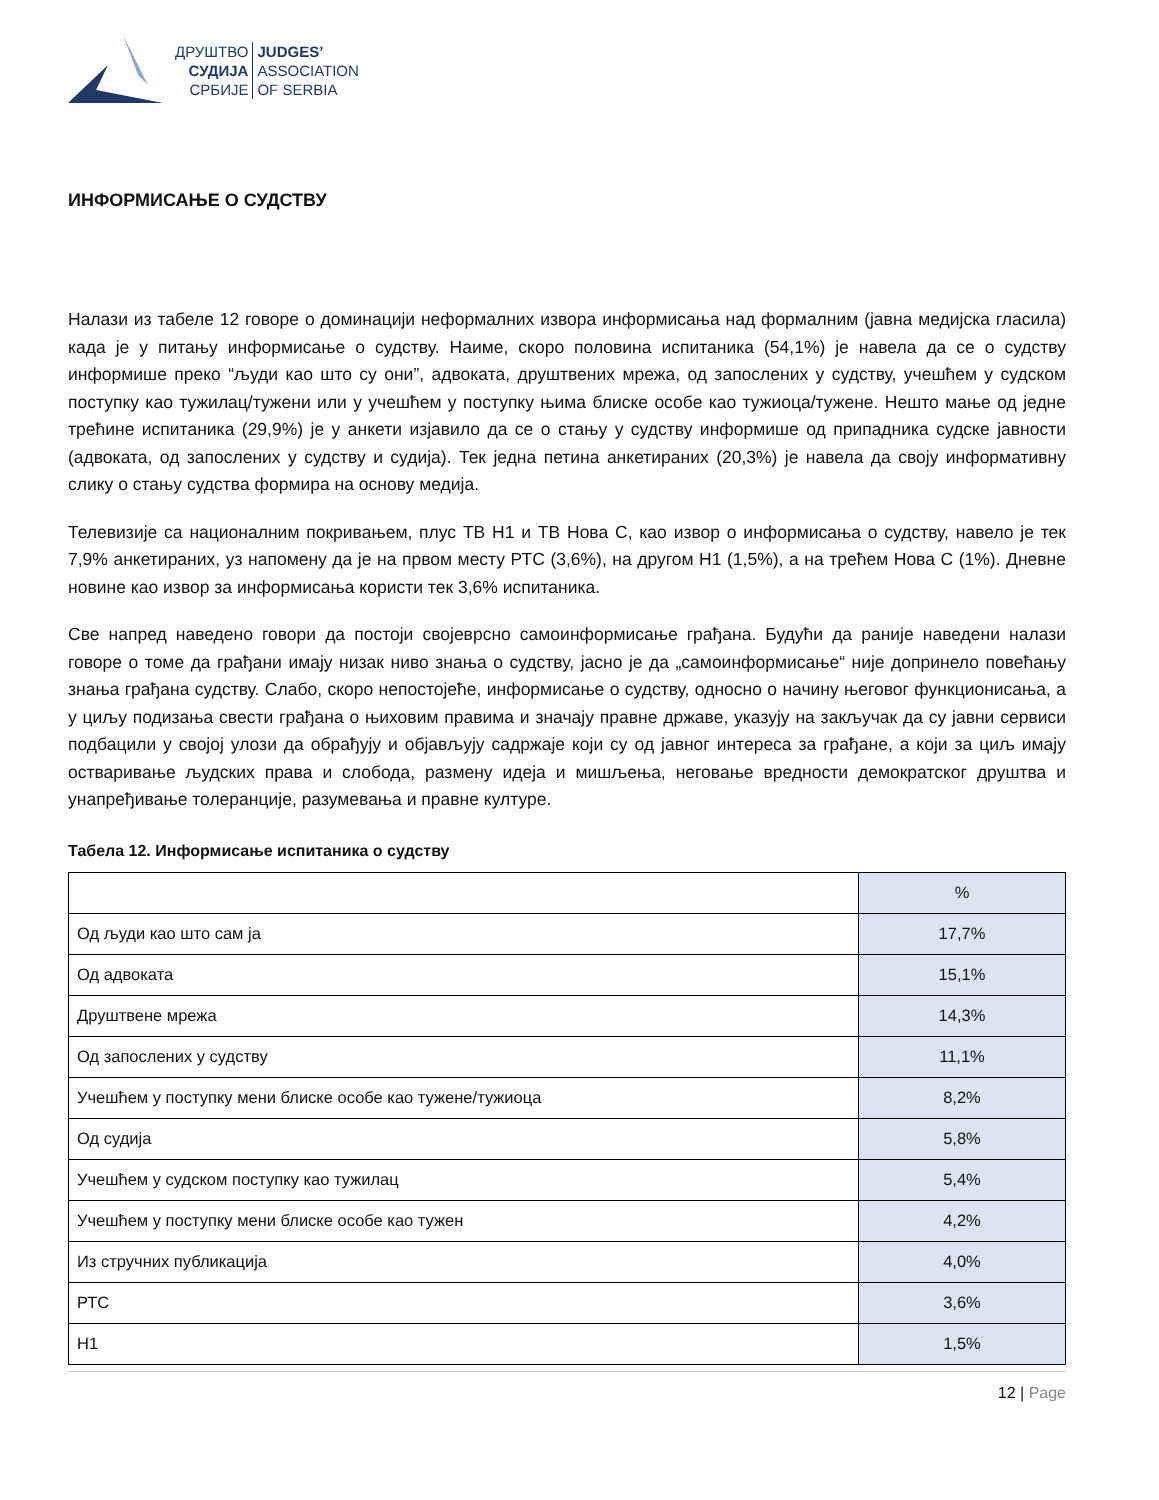ДРУШТВО
СУДИЈА
СРБИЈЕ
JUDGES’
ASSOCIATION
OF SERBIA
ИНФОРМИСАЊЕ О СУДСТВУ
Налази из табеле 12 говоре о доминацији неформалних извора информисања над формалним (јавна медијска гласила) када је у питању информисање о судству. Наиме, скоро половина испитаника (54,1%) је навела да се о судству информише преко “људи као што су они”, адвоката, друштвених мрежа, од запослених у судству, учешћем у судском поступку као тужилац/тужени или у учешћем у поступку њима блиске особе као тужиоца/тужене. Нешто мање од једне трећине испитаника (29,9%) је у анкети изјавило да се о стању у судству информише од припадника судске јавности (адвоката, од запослених у судству и судија). Тек једна петина анкетираних (20,3%) је навела да своју информативну слику о стању судства формира на основу медија.
Телевизије са националним покривањем, плус ТВ Н1 и ТВ Нова С, као извор о информисања о судству, навело је тек 7,9% анкетираних, уз напомену да је на првом месту РТС (3,6%), на другом Н1 (1,5%), а на трећем Нова С (1%). Дневне новине као извор за информисања користи тек 3,6% испитаника.
Све напред наведено говори да постоји својеврсно самоинформисање грађана. Будући да раније наведени налази говоре о томе да грађани имају низак ниво знања о судству, јасно је да „самоинформисање“ није допринело повећању знања грађана судству. Слабо, скоро непостојеће, информисање о судству, односно о начину његовог функционисања, а у циљу подизања свести грађана о њиховим правима и значају правне државе, указују на закључак да су јавни сервиси подбацили у својој улози да обрађују и објављују садржаје који су од јавног интереса за грађане, а који за циљ имају остваривање људских права и слобода, размену идеја и мишљења, неговање вредности демократског друштва и унапређивање толеранције, разумевања и правне културе.
Табела 12. Информисање испитаника о судству
| | % |
| Од људи као што сам ја | 17,7% |
| Од адвоката | 15,1% |
| Друштвене мрежа | 14,3% |
| Од запослених у судству | 11,1% |
| Учешћем у поступку мени блиске особе као тужене/тужиоца | 8,2% |
| Од судија | 5,8% |
| Учешћем у судском поступку као тужилац | 5,4% |
| Учешћем у поступку мени блиске особе као тужен | 4,2% |
| Из стручних публикација | 4,0% |
| РТС | 3,6% |
| Н1 | 1,5% |
12 | Page